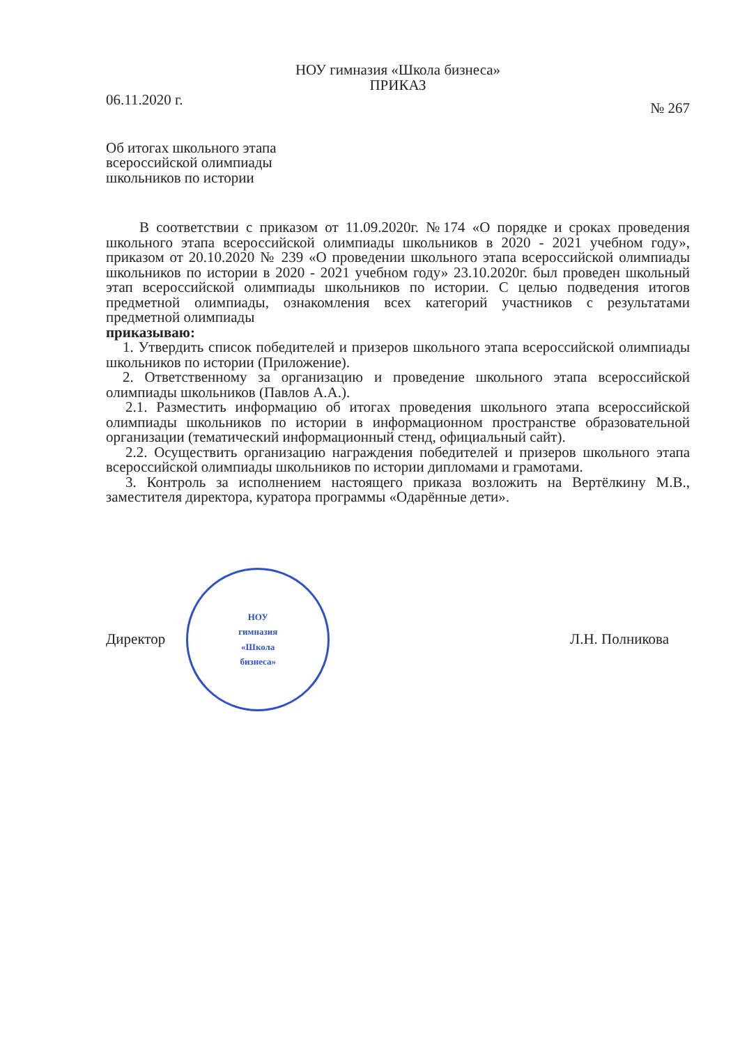НОУ гимназия «Школа бизнеса»
ПРИКАЗ
06.11.2020 г. № 267
Об итогах школьного этапа
всероссийской олимпиады
школьников по истории
В соответствии с приказом от 11.09.2020г. №174 «О порядке и сроках проведения школьного этапа всероссийской олимпиады школьников в 2020 - 2021 учебном году», приказом от 20.10.2020 № 239 «О проведении школьного этапа всероссийской олимпиады школьников по истории в 2020 - 2021 учебном году» 23.10.2020г. был проведен школьный этап всероссийской олимпиады школьников по истории. С целью подведения итогов предметной олимпиады, ознакомления всех категорий участников с результатами предметной олимпиады
приказываю:
1. Утвердить список победителей и призеров школьного этапа всероссийской олимпиады школьников по истории (Приложение).
2. Ответственному за организацию и проведение школьного этапа всероссийской олимпиады школьников (Павлов А.А.).
2.1. Разместить информацию об итогах проведения школьного этапа всероссийской олимпиады школьников по истории в информационном пространстве образовательной организации (тематический информационный стенд, официальный сайт).
2.2. Осуществить организацию награждения победителей и призеров школьного этапа всероссийской олимпиады школьников по истории дипломами и грамотами.
3. Контроль за исполнением настоящего приказа возложить на Вертёлкину М.В., заместителя директора, куратора программы «Одарённые дети».
Директор
НОУ
гимназия
«Школа
бизнеса»
Л.Н. Полникова